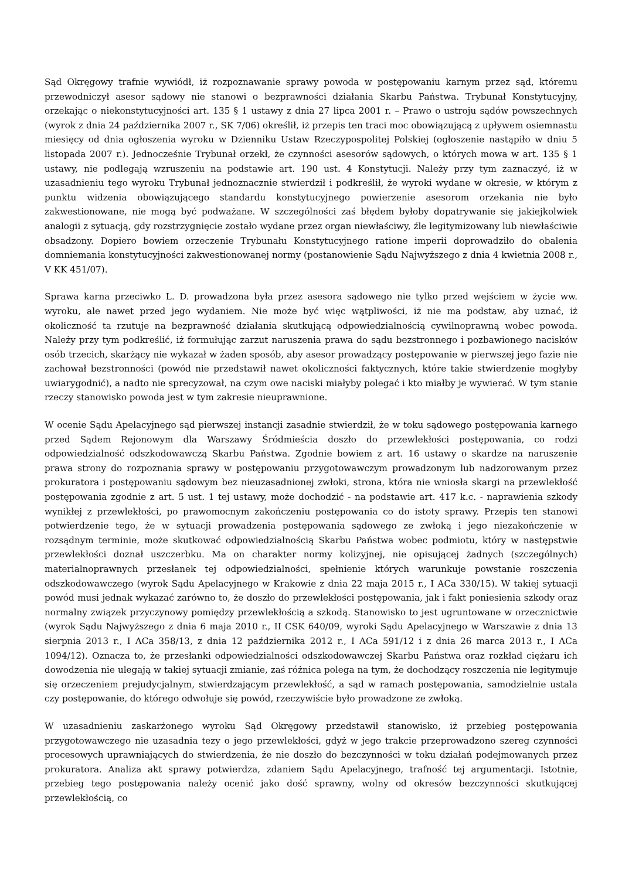Sąd Okręgowy trafnie wywiódł, iż rozpoznawanie sprawy powoda w postępowaniu karnym przez sąd, któremu przewodniczył asesor sądowy nie stanowi o bezprawności działania Skarbu Państwa. Trybunał Konstytucyjny, orzekając o niekonstytucyjności art. 135 § 1 ustawy z dnia 27 lipca 2001 r. – Prawo o ustroju sądów powszechnych (wyrok z dnia 24 października 2007 r., SK 7/06) określił, iż przepis ten traci moc obowiązującą z upływem osiemnastu miesięcy od dnia ogłoszenia wyroku w Dzienniku Ustaw Rzeczypospolitej Polskiej (ogłoszenie nastąpiło w dniu 5 listopada 2007 r.). Jednocześnie Trybunał orzekł, że czynności asesorów sądowych, o których mowa w art. 135 § 1 ustawy, nie podlegają wzruszeniu na podstawie art. 190 ust. 4 Konstytucji. Należy przy tym zaznaczyć, iż w uzasadnieniu tego wyroku Trybunał jednoznacznie stwierdził i podkreślił, że wyroki wydane w okresie, w którym z punktu widzenia obowiązującego standardu konstytucyjnego powierzenie asesorom orzekania nie było zakwestionowane, nie mogą być podważane. W szczególności zaś błędem byłoby dopatrywanie się jakiejkolwiek analogii z sytuacją, gdy rozstrzygnięcie zostało wydane przez organ niewłaściwy, źle legitymizowany lub niewłaściwie obsadzony. Dopiero bowiem orzeczenie Trybunału Konstytucyjnego ratione imperii doprowadziło do obalenia domniemania konstytucyjności zakwestionowanej normy (postanowienie Sądu Najwyższego z dnia 4 kwietnia 2008 r., V KK 451/07).
Sprawa karna przeciwko L. D. prowadzona była przez asesora sądowego nie tylko przed wejściem w życie ww. wyroku, ale nawet przed jego wydaniem. Nie może być więc wątpliwości, iż nie ma podstaw, aby uznać, iż okoliczność ta rzutuje na bezprawność działania skutkującą odpowiedzialnością cywilnoprawną wobec powoda. Należy przy tym podkreślić, iż formułując zarzut naruszenia prawa do sądu bezstronnego i pozbawionego nacisków osób trzecich, skarżący nie wykazał w żaden sposób, aby asesor prowadzący postępowanie w pierwszej jego fazie nie zachował bezstronności (powód nie przedstawił nawet okoliczności faktycznych, które takie stwierdzenie mogłyby uwiarygodnić), a nadto nie sprecyzował, na czym owe naciski miałyby polegać i kto miałby je wywierać. W tym stanie rzeczy stanowisko powoda jest w tym zakresie nieuprawnione.
W ocenie Sądu Apelacyjnego sąd pierwszej instancji zasadnie stwierdził, że w toku sądowego postępowania karnego przed Sądem Rejonowym dla Warszawy Śródmieścia doszło do przewlekłości postępowania, co rodzi odpowiedzialność odszkodowawczą Skarbu Państwa. Zgodnie bowiem z art. 16 ustawy o skardze na naruszenie prawa strony do rozpoznania sprawy w postępowaniu przygotowawczym prowadzonym lub nadzorowanym przez prokuratora i postępowaniu sądowym bez nieuzasadnionej zwłoki, strona, która nie wniosła skargi na przewlekłość postępowania zgodnie z art. 5 ust. 1 tej ustawy, może dochodzić - na podstawie art. 417 k.c. - naprawienia szkody wynikłej z przewlekłości, po prawomocnym zakończeniu postępowania co do istoty sprawy. Przepis ten stanowi potwierdzenie tego, że w sytuacji prowadzenia postępowania sądowego ze zwłoką i jego niezakończenie w rozsądnym terminie, może skutkować odpowiedzialnością Skarbu Państwa wobec podmiotu, który w następstwie przewlekłości doznał uszczerbku. Ma on charakter normy kolizyjnej, nie opisującej żadnych (szczególnych) materialnoprawnych przesłanek tej odpowiedzialności, spełnienie których warunkuje powstanie roszczenia odszkodowawczego (wyrok Sądu Apelacyjnego w Krakowie z dnia 22 maja 2015 r., I ACa 330/15). W takiej sytuacji powód musi jednak wykazać zarówno to, że doszło do przewlekłości postępowania, jak i fakt poniesienia szkody oraz normalny związek przyczynowy pomiędzy przewlekłością a szkodą. Stanowisko to jest ugruntowane w orzecznictwie (wyrok Sądu Najwyższego z dnia 6 maja 2010 r., II CSK 640/09, wyroki Sądu Apelacyjnego w Warszawie z dnia 13 sierpnia 2013 r., I ACa 358/13, z dnia 12 października 2012 r., I ACa 591/12 i z dnia 26 marca 2013 r., I ACa 1094/12). Oznacza to, że przesłanki odpowiedzialności odszkodowawczej Skarbu Państwa oraz rozkład ciężaru ich dowodzenia nie ulegają w takiej sytuacji zmianie, zaś różnica polega na tym, że dochodzący roszczenia nie legitymuje się orzeczeniem prejudycjalnym, stwierdzającym przewlekłość, a sąd w ramach postępowania, samodzielnie ustala czy postępowanie, do którego odwołuje się powód, rzeczywiście było prowadzone ze zwłoką.
W uzasadnieniu zaskarżonego wyroku Sąd Okręgowy przedstawił stanowisko, iż przebieg postępowania przygotowawczego nie uzasadnia tezy o jego przewlekłości, gdyż w jego trakcie przeprowadzono szereg czynności procesowych uprawniających do stwierdzenia, że nie doszło do bezczynności w toku działań podejmowanych przez prokuratora. Analiza akt sprawy potwierdza, zdaniem Sądu Apelacyjnego, trafność tej argumentacji. Istotnie, przebieg tego postępowania należy ocenić jako dość sprawny, wolny od okresów bezczynności skutkującej przewlekłością, co